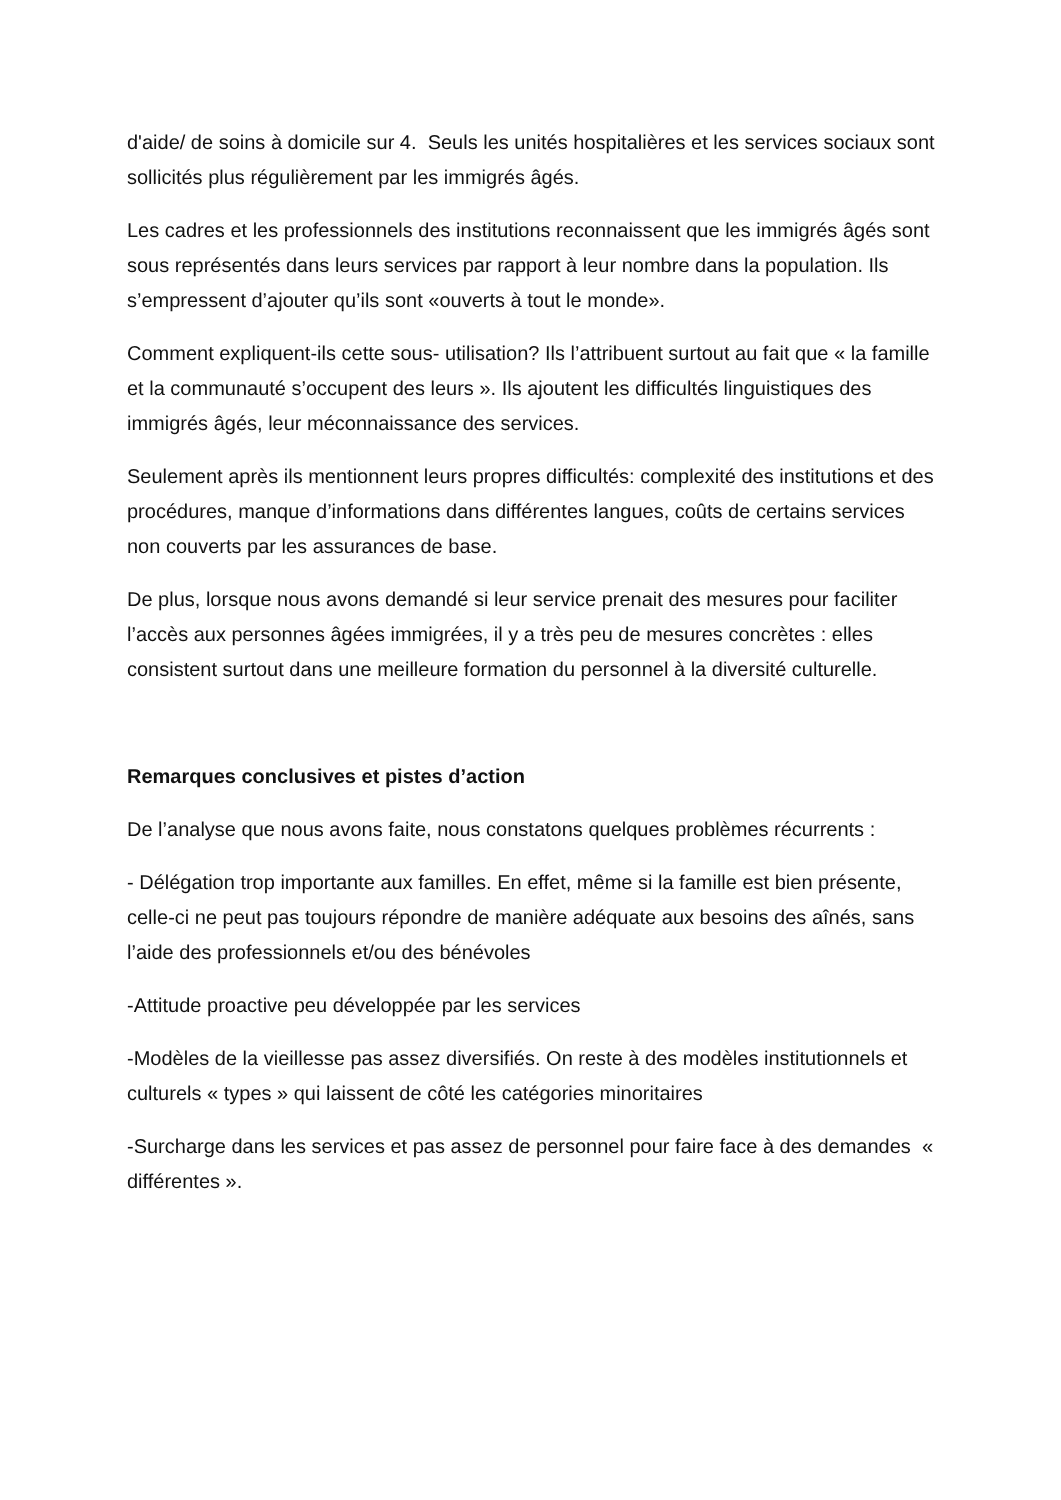d'aide/ de soins à domicile sur 4. Seuls les unités hospitalières et les services sociaux sont sollicités plus régulièrement par les immigrés âgés.
Les cadres et les professionnels des institutions reconnaissent que les immigrés âgés sont sous représentés dans leurs services par rapport à leur nombre dans la population. Ils s’empressent d’ajouter qu’ils sont «ouverts à tout le monde».
Comment expliquent-ils cette sous- utilisation? Ils l’attribuent surtout au fait que « la famille et la communauté s’occupent des leurs ». Ils ajoutent les difficultés linguistiques des immigrés âgés, leur méconnaissance des services.
Seulement après ils mentionnent leurs propres difficultés: complexité des institutions et des procédures, manque d’informations dans différentes langues, coûts de certains services non couverts par les assurances de base.
De plus, lorsque nous avons demandé si leur service prenait des mesures pour faciliter l’accès aux personnes âgées immigrées, il y a très peu de mesures concrètes : elles consistent surtout dans une meilleure formation du personnel à la diversité culturelle.
Remarques conclusives et pistes d’action
De l’analyse que nous avons faite, nous constatons quelques problèmes récurrents :
- Délégation trop importante aux familles. En effet, même si la famille est bien présente, celle-ci ne peut pas toujours répondre de manière adéquate aux besoins des aînés, sans l’aide des professionnels et/ou des bénévoles
-Attitude proactive peu développée par les services
-Modèles de la vieillesse pas assez diversifiés. On reste à des modèles institutionnels et culturels « types » qui laissent de côté les catégories minoritaires
-Surcharge dans les services et pas assez de personnel pour faire face à des demandes « différentes ».